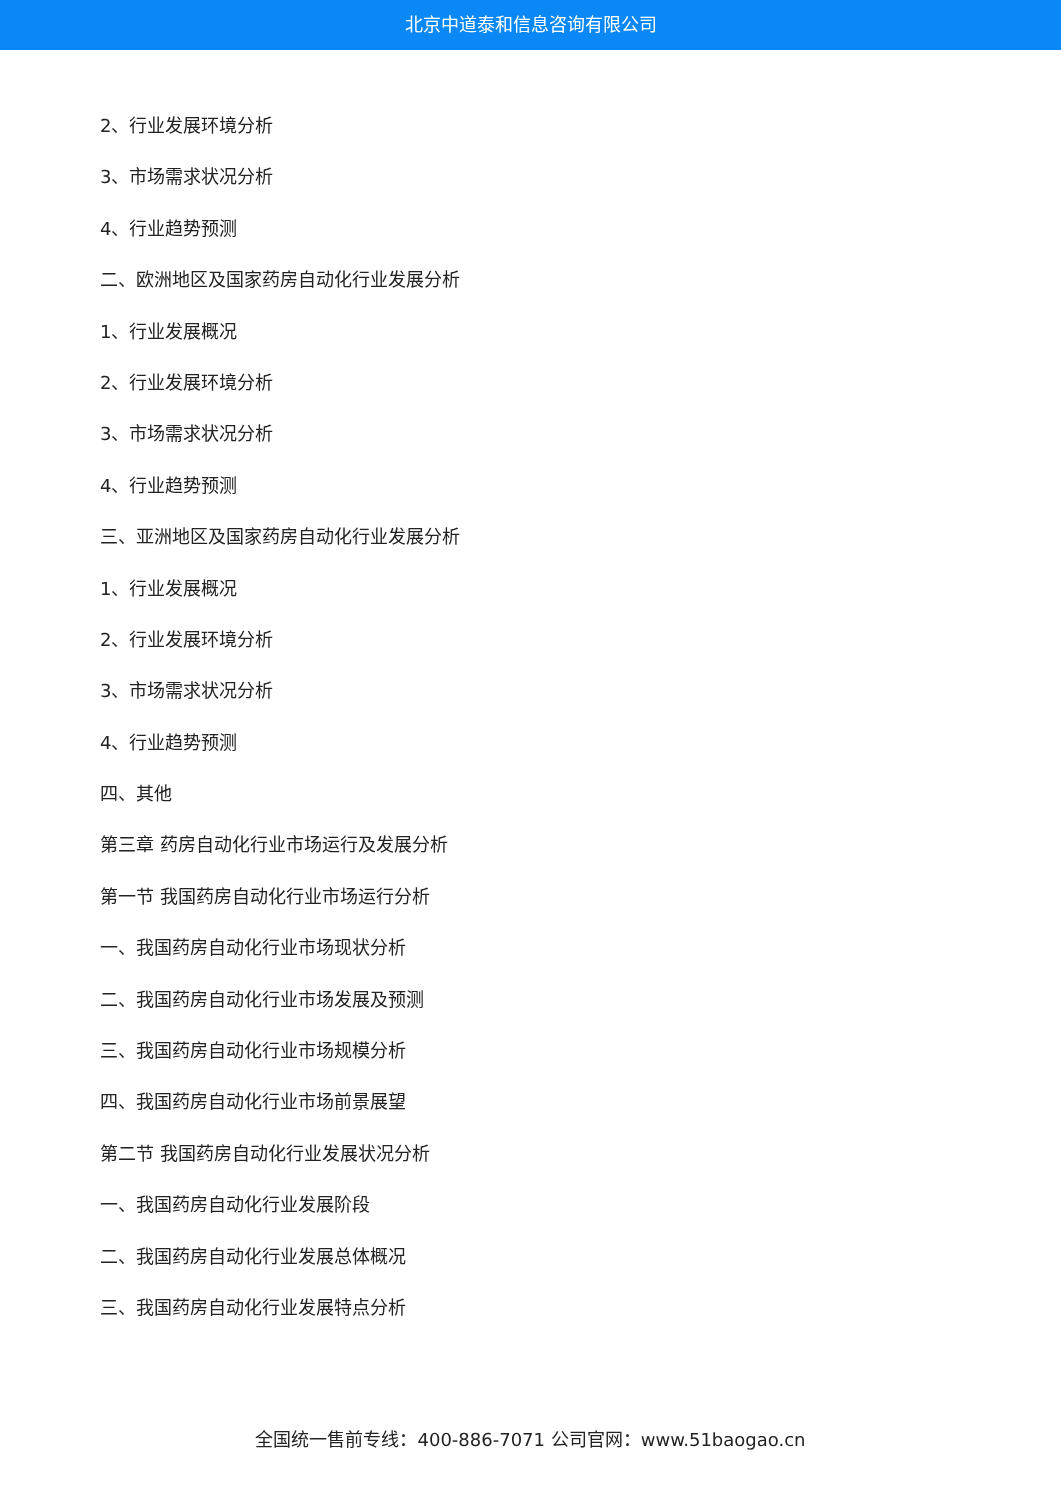北京中道泰和信息咨询有限公司
2、行业发展环境分析
3、市场需求状况分析
4、行业趋势预测
二、欧洲地区及国家药房自动化行业发展分析
1、行业发展概况
2、行业发展环境分析
3、市场需求状况分析
4、行业趋势预测
三、亚洲地区及国家药房自动化行业发展分析
1、行业发展概况
2、行业发展环境分析
3、市场需求状况分析
4、行业趋势预测
四、其他
第三章 药房自动化行业市场运行及发展分析
第一节 我国药房自动化行业市场运行分析
一、我国药房自动化行业市场现状分析
二、我国药房自动化行业市场发展及预测
三、我国药房自动化行业市场规模分析
四、我国药房自动化行业市场前景展望
第二节 我国药房自动化行业发展状况分析
一、我国药房自动化行业发展阶段
二、我国药房自动化行业发展总体概况
三、我国药房自动化行业发展特点分析
全国统一售前专线：400-886-7071 公司官网：www.51baogao.cn